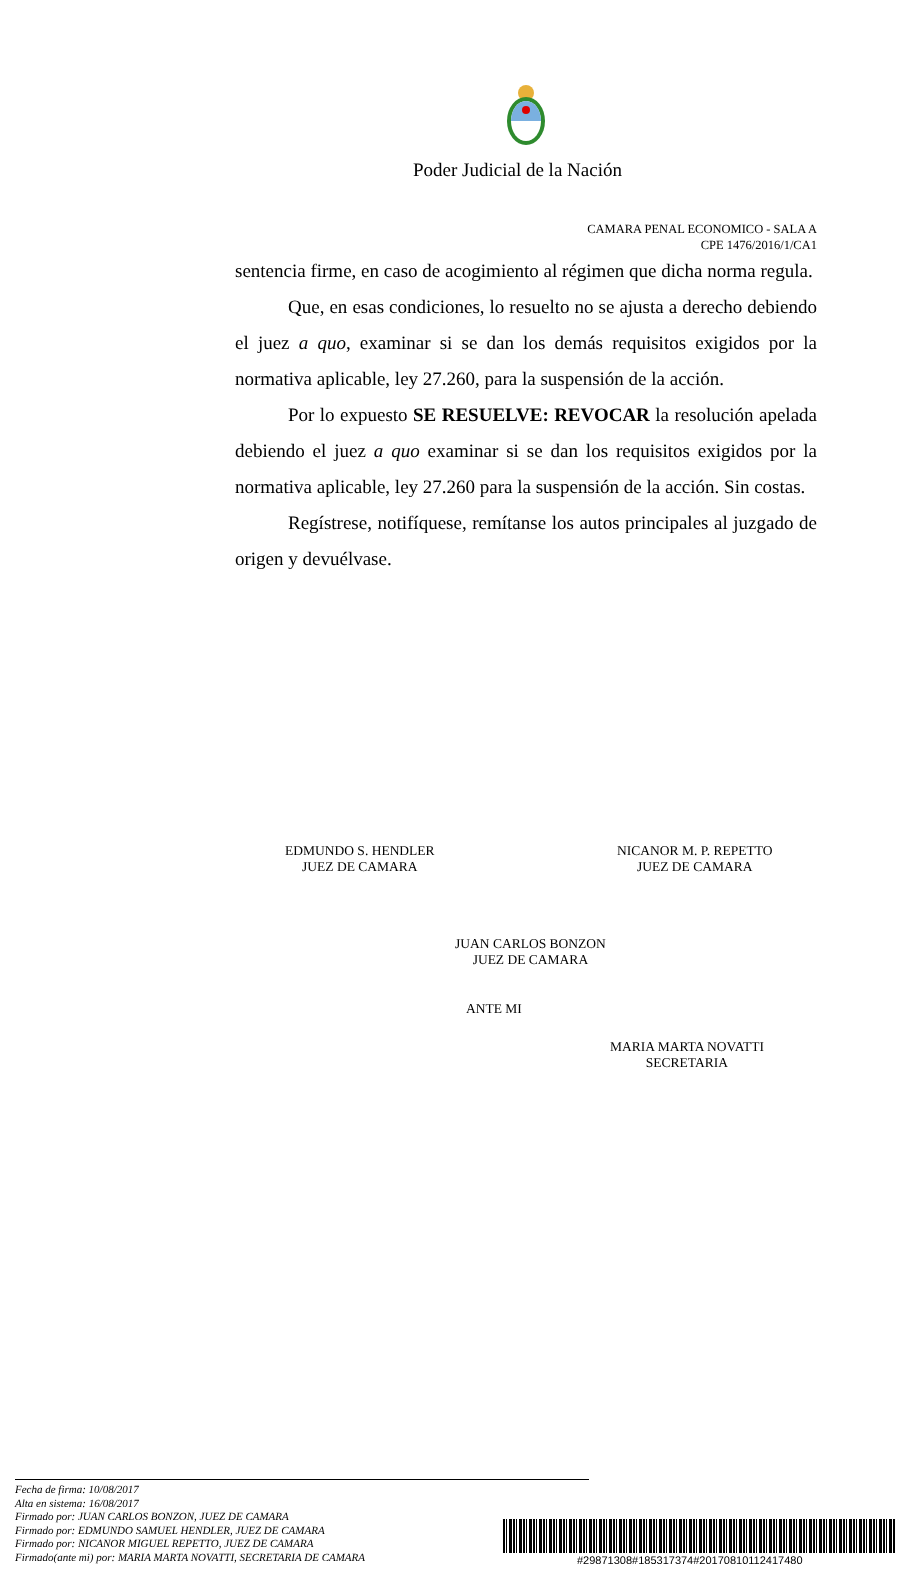Poder Judicial de la Nación
CAMARA PENAL ECONOMICO - SALA A
CPE 1476/2016/1/CA1
sentencia firme, en caso de acogimiento al régimen que dicha norma regula.
Que, en esas condiciones, lo resuelto no se ajusta a derecho debiendo el juez a quo, examinar si se dan los demás requisitos exigidos por la normativa aplicable, ley 27.260, para la suspensión de la acción.
Por lo expuesto SE RESUELVE: REVOCAR la resolución apelada debiendo el juez a quo examinar si se dan los requisitos exigidos por la normativa aplicable, ley 27.260 para la suspensión de la acción. Sin costas.
Regístrese, notifíquese, remítanse los autos principales al juzgado de origen y devuélvase.
EDMUNDO S. HENDLER
JUEZ DE CAMARA
NICANOR M. P. REPETTO
JUEZ DE CAMARA
JUAN CARLOS BONZON
JUEZ DE CAMARA
ANTE MI
MARIA MARTA NOVATTI
SECRETARIA
Fecha de firma: 10/08/2017
Alta en sistema: 16/08/2017
Firmado por: JUAN CARLOS BONZON, JUEZ DE CAMARA
Firmado por: EDMUNDO SAMUEL HENDLER, JUEZ DE CAMARA
Firmado por: NICANOR MIGUEL REPETTO, JUEZ DE CAMARA
Firmado(ante mi) por: MARIA MARTA NOVATTI, SECRETARIA DE CAMARA
#29871308#185317374#20170810112417480